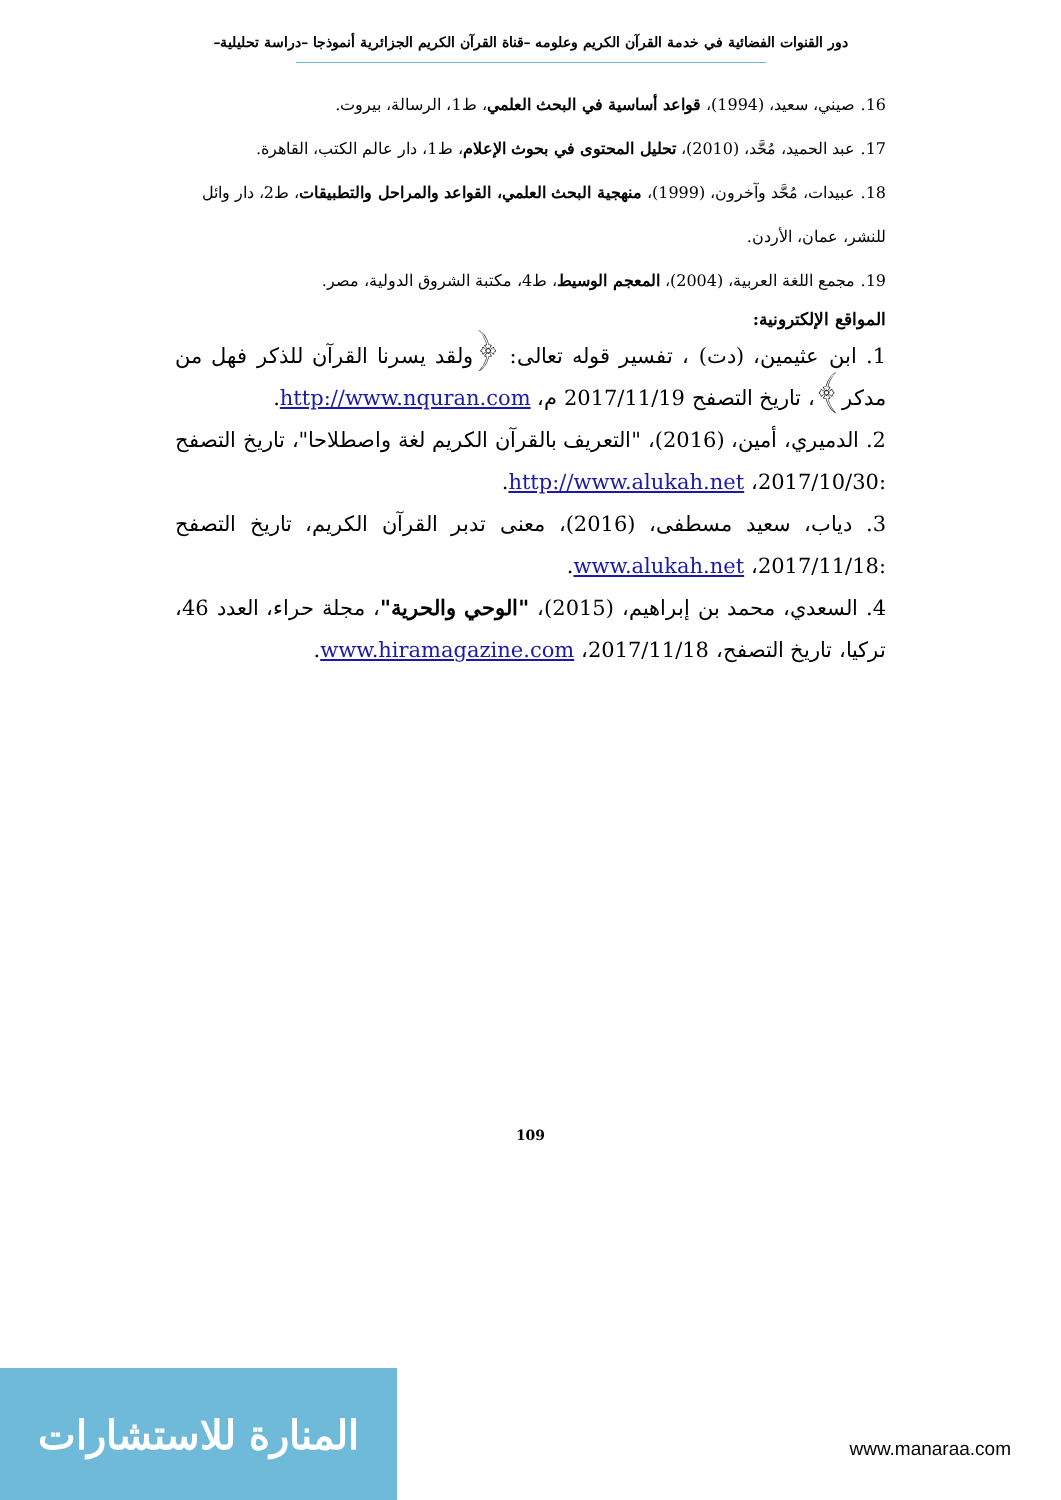دور القنوات الفضائية في خدمة القرآن الكريم وعلومه –قناة القرآن الكريم الجزائرية أنموذجا –دراسة تحليلية–
16. صيني، سعيد، (1994)، قواعد أساسية في البحث العلمي، ط1، الرسالة، بيروت.
17. عبد الحميد، مُحَّد، (2010)، تحليل المحتوى في بحوث الإعلام، ط1، دار عالم الكتب، القاهرة.
18. عبيدات، مُحَّد وآخرون، (1999)، منهجية البحث العلمي، القواعد والمراحل والتطبيقات، ط2، دار وائل للنشر، عمان، الأردن.
19. مجمع اللغة العربية، (2004)، المعجم الوسيط، ط4، مكتبة الشروق الدولية، مصر.
المواقع الإلكترونية:
1. ابن عثيمين، (دت) ، تفسير قوله تعالى: ﴿ولقد يسرنا القرآن للذكر فهل من مدكر﴾، تاريخ التصفح 2017/11/19 م، http://www.nquran.com.
2. الدميري، أمين، (2016)، "التعريف بالقرآن الكريم لغة واصطلاحا"، تاريخ التصفح :2017/10/30، http://www.alukah.net.
3. دياب، سعيد مسطفى، (2016)، معنى تدبر القرآن الكريم، تاريخ التصفح :2017/11/18، www.alukah.net.
4. السعدي، محمد بن إبراهيم، (2015)، "الوحي والحرية"، مجلة حراء، العدد 46، تركيا، تاريخ التصفح، 2017/11/18، www.hiramagazine.com.
109
المنارة للاستشارات
www.manaraa.com